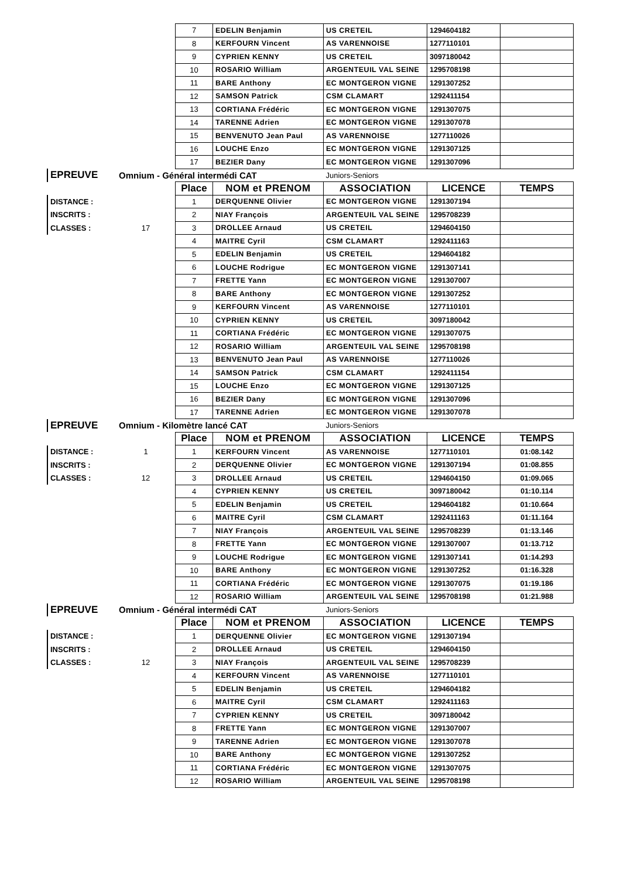| | | 7 | EDELIN Benjamin | US CRETEIL | 1294604182 | |
| | | 8 | KERFOURN Vincent | AS VARENNOISE | 1277110101 | |
| | | 9 | CYPRIEN KENNY | US CRETEIL | 3097180042 | |
| | | 10 | ROSARIO William | ARGENTEUIL VAL SEINE | 1295708198 | |
| | | 11 | BARE Anthony | EC MONTGERON VIGNE | 1291307252 | |
| | | 12 | SAMSON Patrick | CSM CLAMART | 1292411154 | |
| | | 13 | CORTIANA Frédéric | EC MONTGERON VIGNE | 1291307075 | |
| | | 14 | TARENNE Adrien | EC MONTGERON VIGNE | 1291307078 | |
| | | 15 | BENVENUTO Jean Paul | AS VARENNOISE | 1277110026 | |
| | | 16 | LOUCHE Enzo | EC MONTGERON VIGNE | 1291307125 | |
| | | 17 | BEZIER Dany | EC MONTGERON VIGNE | 1291307096 | |
| EPREUVE | Omnium - Général intermédi CAT | | | Juniors-Seniors | | |
| | | Place | NOM et PRENOM | ASSOCIATION | LICENCE | TEMPS |
| DISTANCE : | | 1 | DERQUENNE Olivier | EC MONTGERON VIGNE | 1291307194 | |
| INSCRITS : | | 2 | NIAY François | ARGENTEUIL VAL SEINE | 1295708239 | |
| CLASSES : | 17 | 3 | DROLLEE Arnaud | US CRETEIL | 1294604150 | |
| | | 4 | MAITRE Cyril | CSM CLAMART | 1292411163 | |
| | | 5 | EDELIN Benjamin | US CRETEIL | 1294604182 | |
| | | 6 | LOUCHE Rodrigue | EC MONTGERON VIGNE | 1291307141 | |
| | | 7 | FRETTE Yann | EC MONTGERON VIGNE | 1291307007 | |
| | | 8 | BARE Anthony | EC MONTGERON VIGNE | 1291307252 | |
| | | 9 | KERFOURN Vincent | AS VARENNOISE | 1277110101 | |
| | | 10 | CYPRIEN KENNY | US CRETEIL | 3097180042 | |
| | | 11 | CORTIANA Frédéric | EC MONTGERON VIGNE | 1291307075 | |
| | | 12 | ROSARIO William | ARGENTEUIL VAL SEINE | 1295708198 | |
| | | 13 | BENVENUTO Jean Paul | AS VARENNOISE | 1277110026 | |
| | | 14 | SAMSON Patrick | CSM CLAMART | 1292411154 | |
| | | 15 | LOUCHE Enzo | EC MONTGERON VIGNE | 1291307125 | |
| | | 16 | BEZIER Dany | EC MONTGERON VIGNE | 1291307096 | |
| | | 17 | TARENNE Adrien | EC MONTGERON VIGNE | 1291307078 | |
| EPREUVE | Omnium - Kilomètre lancé CAT | | | Juniors-Seniors | | |
| | | Place | NOM et PRENOM | ASSOCIATION | LICENCE | TEMPS |
| DISTANCE : | 1 | 1 | KERFOURN Vincent | AS VARENNOISE | 1277110101 | 01:08.142 |
| INSCRITS : | | 2 | DERQUENNE Olivier | EC MONTGERON VIGNE | 1291307194 | 01:08.855 |
| CLASSES : | 12 | 3 | DROLLEE Arnaud | US CRETEIL | 1294604150 | 01:09.065 |
| | | 4 | CYPRIEN KENNY | US CRETEIL | 3097180042 | 01:10.114 |
| | | 5 | EDELIN Benjamin | US CRETEIL | 1294604182 | 01:10.664 |
| | | 6 | MAITRE Cyril | CSM CLAMART | 1292411163 | 01:11.164 |
| | | 7 | NIAY François | ARGENTEUIL VAL SEINE | 1295708239 | 01:13.146 |
| | | 8 | FRETTE Yann | EC MONTGERON VIGNE | 1291307007 | 01:13.712 |
| | | 9 | LOUCHE Rodrigue | EC MONTGERON VIGNE | 1291307141 | 01:14.293 |
| | | 10 | BARE Anthony | EC MONTGERON VIGNE | 1291307252 | 01:16.328 |
| | | 11 | CORTIANA Frédéric | EC MONTGERON VIGNE | 1291307075 | 01:19.186 |
| | | 12 | ROSARIO William | ARGENTEUIL VAL SEINE | 1295708198 | 01:21.988 |
| EPREUVE | Omnium - Général intermédi CAT | | | Juniors-Seniors | | |
| | | Place | NOM et PRENOM | ASSOCIATION | LICENCE | TEMPS |
| DISTANCE : | | 1 | DERQUENNE Olivier | EC MONTGERON VIGNE | 1291307194 | |
| INSCRITS : | | 2 | DROLLEE Arnaud | US CRETEIL | 1294604150 | |
| CLASSES : | 12 | 3 | NIAY François | ARGENTEUIL VAL SEINE | 1295708239 | |
| | | 4 | KERFOURN Vincent | AS VARENNOISE | 1277110101 | |
| | | 5 | EDELIN Benjamin | US CRETEIL | 1294604182 | |
| | | 6 | MAITRE Cyril | CSM CLAMART | 1292411163 | |
| | | 7 | CYPRIEN KENNY | US CRETEIL | 3097180042 | |
| | | 8 | FRETTE Yann | EC MONTGERON VIGNE | 1291307007 | |
| | | 9 | TARENNE Adrien | EC MONTGERON VIGNE | 1291307078 | |
| | | 10 | BARE Anthony | EC MONTGERON VIGNE | 1291307252 | |
| | | 11 | CORTIANA Frédéric | EC MONTGERON VIGNE | 1291307075 | |
| | | 12 | ROSARIO William | ARGENTEUIL VAL SEINE | 1295708198 | |